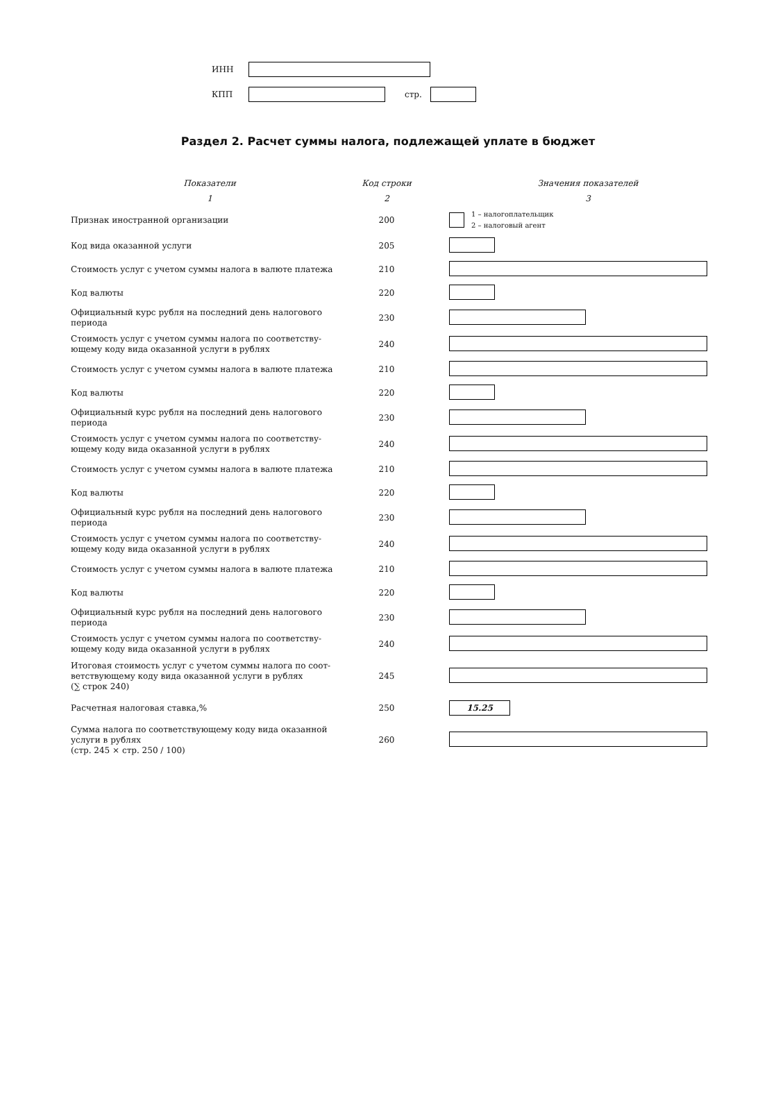ИНН
КПП стр.
Раздел 2. Расчет суммы налога, подлежащей уплате в бюджет
| Показатели | Код строки | Значения показателей |
| 1 | 2 | 3 |
| Признак иностранной организации | 200 | 1 – налогоплательщик 2 – налоговый агент |
| Код вида оказанной услуги | 205 | |
| Стоимость услуг с учетом суммы налога в валюте платежа | 210 | |
| Код валюты | 220 | |
| Официальный курс рубля на последний день налогового периода | 230 | |
| Стоимость услуг с учетом суммы налога по соответству-ющему коду вида оказанной услуги в рублях | 240 | |
| Стоимость услуг с учетом суммы налога в валюте платежа | 210 | |
| Код валюты | 220 | |
| Официальный курс рубля на последний день налогового периода | 230 | |
| Стоимость услуг с учетом суммы налога по соответству-ющему коду вида оказанной услуги в рублях | 240 | |
| Стоимость услуг с учетом суммы налога в валюте платежа | 210 | |
| Код валюты | 220 | |
| Официальный курс рубля на последний день налогового периода | 230 | |
| Стоимость услуг с учетом суммы налога по соответству-ющему коду вида оказанной услуги в рублях | 240 | |
| Стоимость услуг с учетом суммы налога в валюте платежа | 210 | |
| Код валюты | 220 | |
| Официальный курс рубля на последний день налогового периода | 230 | |
| Стоимость услуг с учетом суммы налога по соответству-ющему коду вида оказанной услуги в рублях | 240 | |
| Итоговая стоимость услуг с учетом суммы налога по соот-ветствующему коду вида оказанной услуги в рублях (∑ строк 240) | 245 | |
| Расчетная налоговая ставка,% | 250 | 15.25 |
| Сумма налога по соответствующему коду вида оказанной услуги в рублях (стр. 245 × стр. 250 / 100) | 260 | |